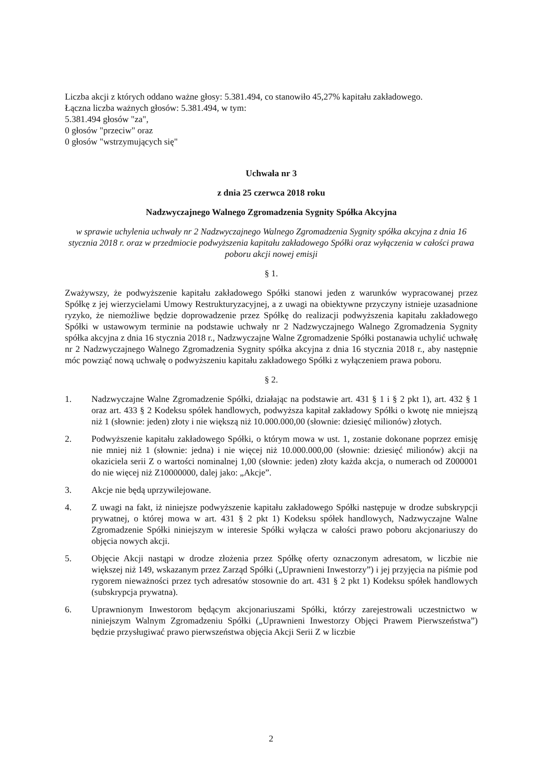Liczba akcji z których oddano ważne głosy: 5.381.494, co stanowiło 45,27% kapitału zakładowego.
Łączna liczba ważnych głosów: 5.381.494, w tym:
5.381.494 głosów "za",
0 głosów "przeciw" oraz
0 głosów "wstrzymujących się"
Uchwała nr 3
z dnia 25 czerwca 2018 roku
Nadzwyczajnego Walnego Zgromadzenia Sygnity Spółka Akcyjna
w sprawie uchylenia uchwały nr 2 Nadzwyczajnego Walnego Zgromadzenia Sygnity spółka akcyjna z dnia 16 stycznia 2018 r. oraz w przedmiocie podwyższenia kapitału zakładowego Spółki oraz wyłączenia w całości prawa poboru akcji nowej emisji
§ 1.
Zważywszy, że podwyższenie kapitału zakładowego Spółki stanowi jeden z warunków wypracowanej przez Spółkę z jej wierzycielami Umowy Restrukturyzacyjnej, a z uwagi na obiektywne przyczyny istnieje uzasadnione ryzyko, że niemożliwe będzie doprowadzenie przez Spółkę do realizacji podwyższenia kapitału zakładowego Spółki w ustawowym terminie na podstawie uchwały nr 2 Nadzwyczajnego Walnego Zgromadzenia Sygnity spółka akcyjna z dnia 16 stycznia 2018 r., Nadzwyczajne Walne Zgromadzenie Spółki postanawia uchylić uchwałę nr 2 Nadzwyczajnego Walnego Zgromadzenia Sygnity spółka akcyjna z dnia 16 stycznia 2018 r., aby następnie móc powziąć nową uchwałę o podwyższeniu kapitału zakładowego Spółki z wyłączeniem prawa poboru.
§ 2.
1. Nadzwyczajne Walne Zgromadzenie Spółki, działając na podstawie art. 431 § 1 i § 2 pkt 1), art. 432 § 1 oraz art. 433 § 2 Kodeksu spółek handlowych, podwyższa kapitał zakładowy Spółki o kwotę nie mniejszą niż 1 (słownie: jeden) złoty i nie większą niż 10.000.000,00 (słownie: dziesięć milionów) złotych.
2. Podwyższenie kapitału zakładowego Spółki, o którym mowa w ust. 1, zostanie dokonane poprzez emisję nie mniej niż 1 (słownie: jedna) i nie więcej niż 10.000.000,00 (słownie: dziesięć milionów) akcji na okaziciela serii Z o wartości nominalnej 1,00 (słownie: jeden) złoty każda akcja, o numerach od Z000001 do nie więcej niż Z10000000, dalej jako: „Akcje”.
3. Akcje nie będą uprzywilejowane.
4. Z uwagi na fakt, iż niniejsze podwyższenie kapitału zakładowego Spółki następuje w drodze subskrypcji prywatnej, o której mowa w art. 431 § 2 pkt 1) Kodeksu spółek handlowych, Nadzwyczajne Walne Zgromadzenie Spółki niniejszym w interesie Spółki wyłącza w całości prawo poboru akcjonariuszy do objęcia nowych akcji.
5. Objęcie Akcji nastąpi w drodze złożenia przez Spółkę oferty oznaczonym adresatom, w liczbie nie większej niż 149, wskazanym przez Zarząd Spółki („Uprawnieni Inwestorzy”) i jej przyjęcia na piśmie pod rygorem nieważności przez tych adresatów stosownie do art. 431 § 2 pkt 1) Kodeksu spółek handlowych (subskrypcja prywatna).
6. Uprawnionym Inwestorom będącym akcjonariuszami Spółki, którzy zarejestrowali uczestnictwo w niniejszym Walnym Zgromadzeniu Spółki („Uprawnieni Inwestorzy Objęci Prawem Pierwszeństwa”) będzie przysługiwać prawo pierwszeństwa objęcia Akcji Serii Z w liczbie
2